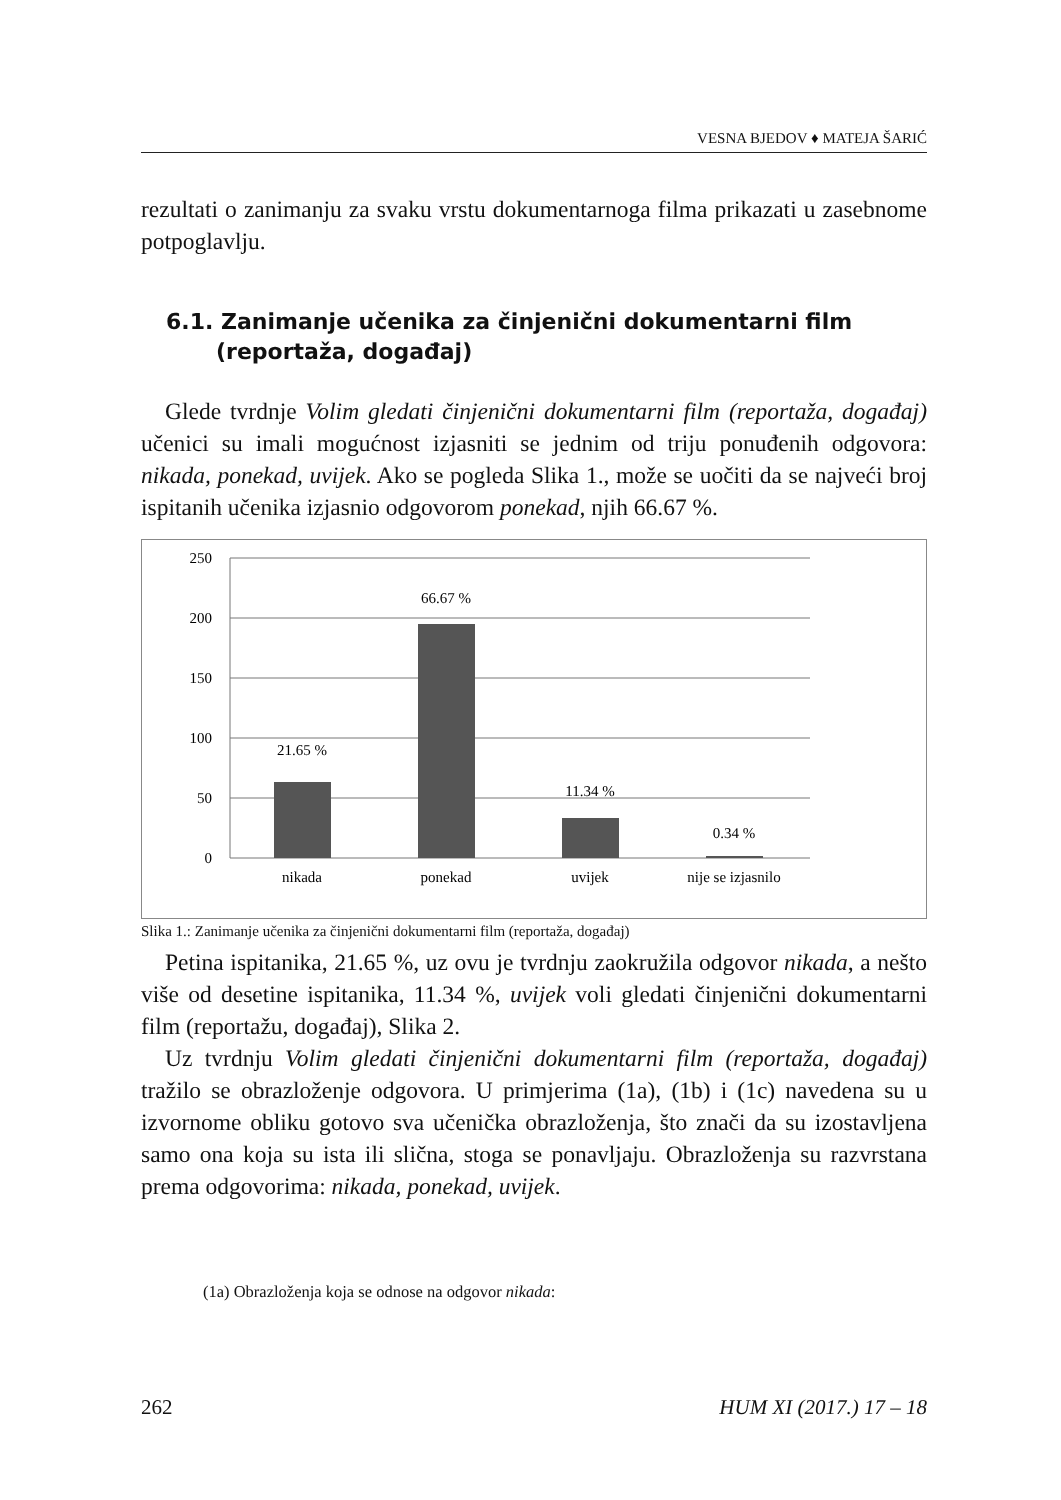VESNA BJEDOV ♦ MATEJA ŠARIĆ
rezultati o zanimanju za svaku vrstu dokumentarnoga filma prikazati u zasebnome potpoglavlju.
6.1. Zanimanje učenika za činjenični dokumentarni film (reportaža, događaj)
Glede tvrdnje Volim gledati činjenični dokumentarni film (reportaža, događaj) učenici su imali mogućnost izjasniti se jednim od triju ponuđenih odgovora: nikada, ponekad, uvijek. Ako se pogleda Slika 1., može se uočiti da se najveći broj ispitanih učenika izjasnio odgovorom ponekad, njih 66.67 %.
250
200
150
100
50
0
21.65 %
66.67 %
11.34 %
0.34 %
nikada
ponekad
uvijek
nije se izjasnilo
Slika 1.: Zanimanje učenika za činjenični dokumentarni film (reportaža, događaj)
Petina ispitanika, 21.65 %, uz ovu je tvrdnju zaokružila odgovor nikada, a nešto više od desetine ispitanika, 11.34 %, uvijek voli gledati činjenični dokumentarni film (reportažu, događaj), Slika 2.
Uz tvrdnju Volim gledati činjenični dokumentarni film (reportaža, događaj) tražilo se obrazloženje odgovora. U primjerima (1a), (1b) i (1c) navedena su u izvornome obliku gotovo sva učenička obrazloženja, što znači da su izostavljena samo ona koja su ista ili slična, stoga se ponavljaju. Obrazloženja su razvrstana prema odgovorima: nikada, ponekad, uvijek.
(1a) Obrazloženja koja se odnose na odgovor nikada:
262 HUM XI (2017.) 17 – 18